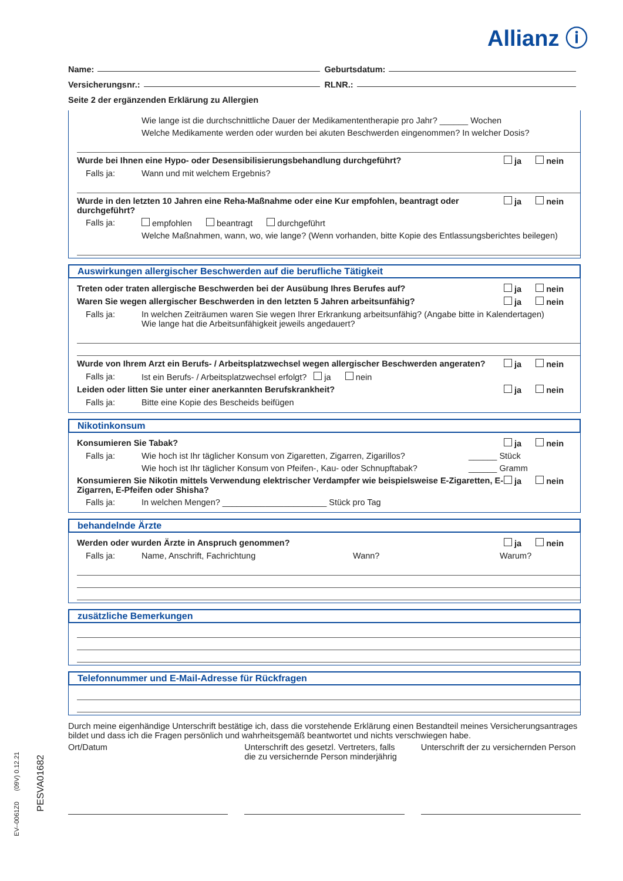Allianz ⓘ
Name: Geburtsdatum:
Versicherungsnr.: RLNR.:
Seite 2 der ergänzenden Erklärung zu Allergien
Wie lange ist die durchschnittliche Dauer der Medikamententherapie pro Jahr? ______ Wochen
Welche Medikamente werden oder wurden bei akuten Beschwerden eingenommen? In welcher Dosis?
Wurde bei Ihnen eine Hypo- oder Desensibilisierungsbehandlung durchgeführt? ja nein
Falls ja: Wann und mit welchem Ergebnis?
Wurde in den letzten 10 Jahren eine Reha-Maßnahme oder eine Kur empfohlen, beantragt oder durchgeführt? ja nein
Falls ja: empfohlen beantragt durchgeführt
Welche Maßnahmen, wann, wo, wie lange? (Wenn vorhanden, bitte Kopie des Entlassungsberichtes beilegen)
Auswirkungen allergischer Beschwerden auf die berufliche Tätigkeit
Treten oder traten allergische Beschwerden bei der Ausübung Ihres Berufes auf? ja nein
Waren Sie wegen allergischer Beschwerden in den letzten 5 Jahren arbeitsunfähig? ja nein
Falls ja: In welchen Zeiträumen waren Sie wegen Ihrer Erkrankung arbeitsunfähig? (Angabe bitte in Kalendertagen)
Wie lange hat die Arbeitsunfähigkeit jeweils angedauert?
Wurde von Ihrem Arzt ein Berufs- / Arbeitsplatzwechsel wegen allergischer Beschwerden angeraten? ja nein
Falls ja: Ist ein Berufs- / Arbeitsplatzwechsel erfolgt? ja nein
Leiden oder litten Sie unter einer anerkannten Berufskrankheit? ja nein
Falls ja: Bitte eine Kopie des Bescheids beifügen
Nikotinkonsum
Konsumieren Sie Tabak? ja nein
Falls ja: Wie hoch ist Ihr täglicher Konsum von Zigaretten, Zigarren, Zigarillos? ______ Stück
Wie hoch ist Ihr täglicher Konsum von Pfeifen-, Kau- oder Schnupftabak? ______ Gramm
Konsumieren Sie Nikotin mittels Verwendung elektrischer Verdampfer wie beispielsweise E-Zigaretten, E-Zigarren, E-Pfeifen oder Shisha? ja nein
Falls ja: In welchen Mengen? ______________________ Stück pro Tag
behandelnde Ärzte
Werden oder wurden Ärzte in Anspruch genommen? ja nein
Falls ja: Name, Anschrift, Fachrichtung Wann? Warum?
zusätzliche Bemerkungen
Telefonnummer und E-Mail-Adresse für Rückfragen
Durch meine eigenhändige Unterschrift bestätige ich, dass die vorstehende Erklärung einen Bestandteil meines Versicherungsantrages bildet und dass ich die Fragen persönlich und wahrheitsgemäß beantwortet und nichts verschwiegen habe.
Ort/Datum Unterschrift des gesetzl. Vertreters, falls die zu versichernde Person minderjährig Unterschrift der zu versichernden Person
PESVA01682
EV--0061Z0 (09V) 0.12.21